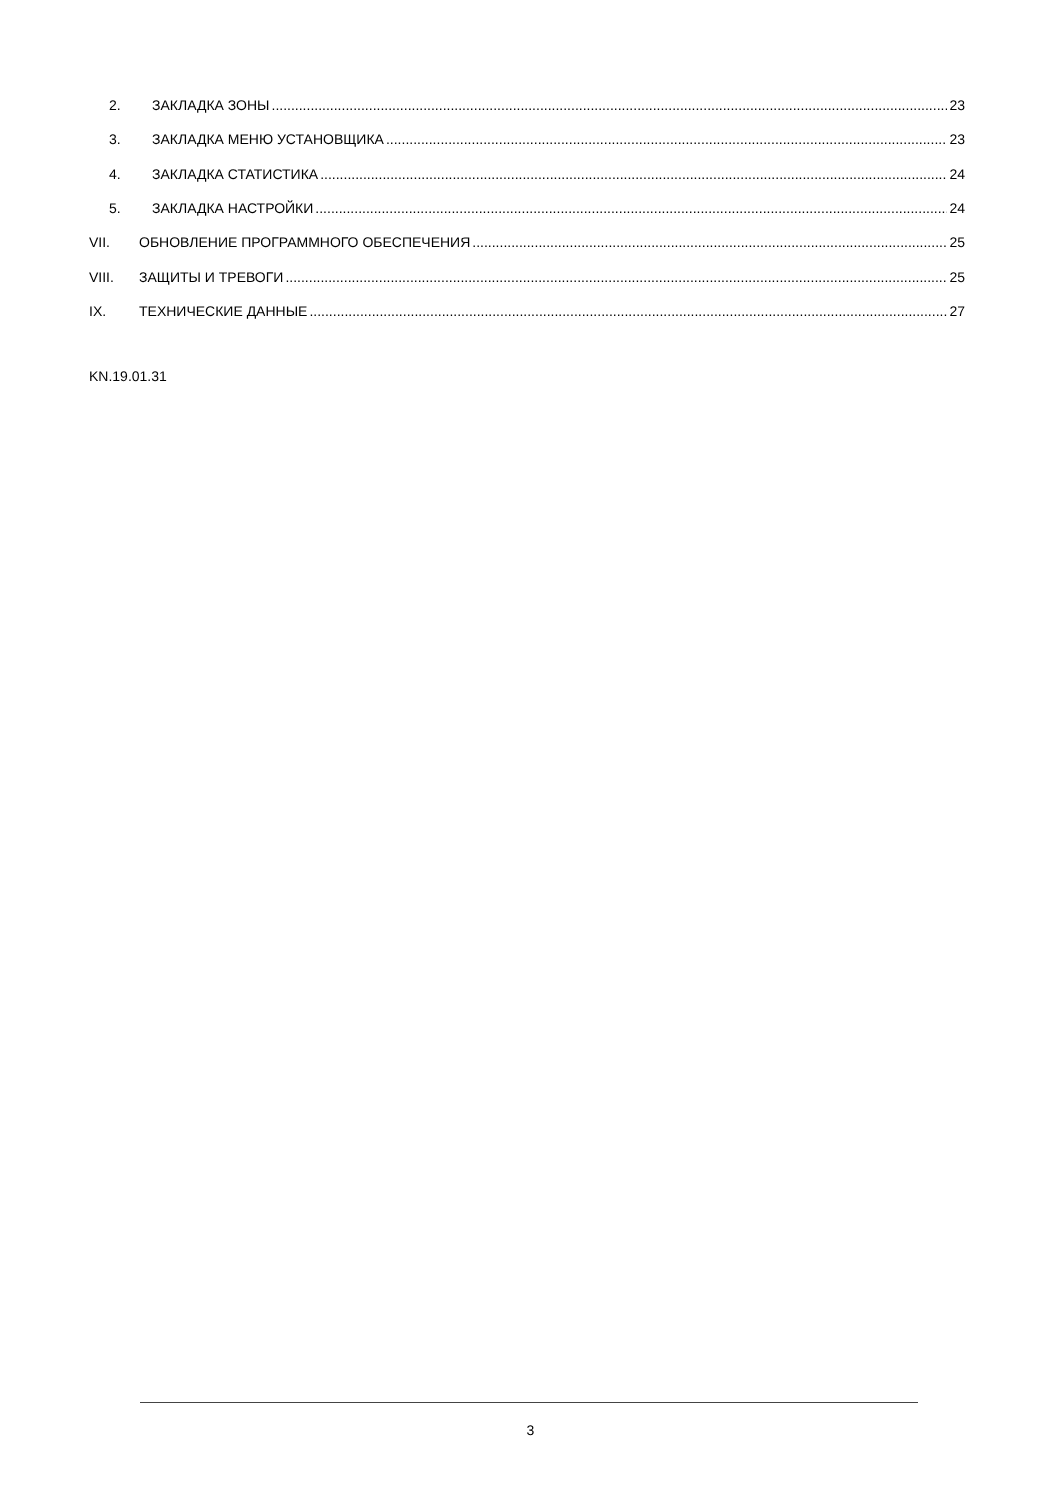2. ЗАКЛАДКА ЗОНЫ 23
3. ЗАКЛАДКА МЕНЮ УСТАНОВЩИКА 23
4. ЗАКЛАДКА СТАТИСТИКА 24
5. ЗАКЛАДКА НАСТРОЙКИ 24
VII. ОБНОВЛЕНИЕ ПРОГРАММНОГО ОБЕСПЕЧЕНИЯ 25
VIII. ЗАЩИТЫ И ТРЕВОГИ 25
IX. ТЕХНИЧЕСКИЕ ДАННЫЕ 27
KN.19.01.31
3